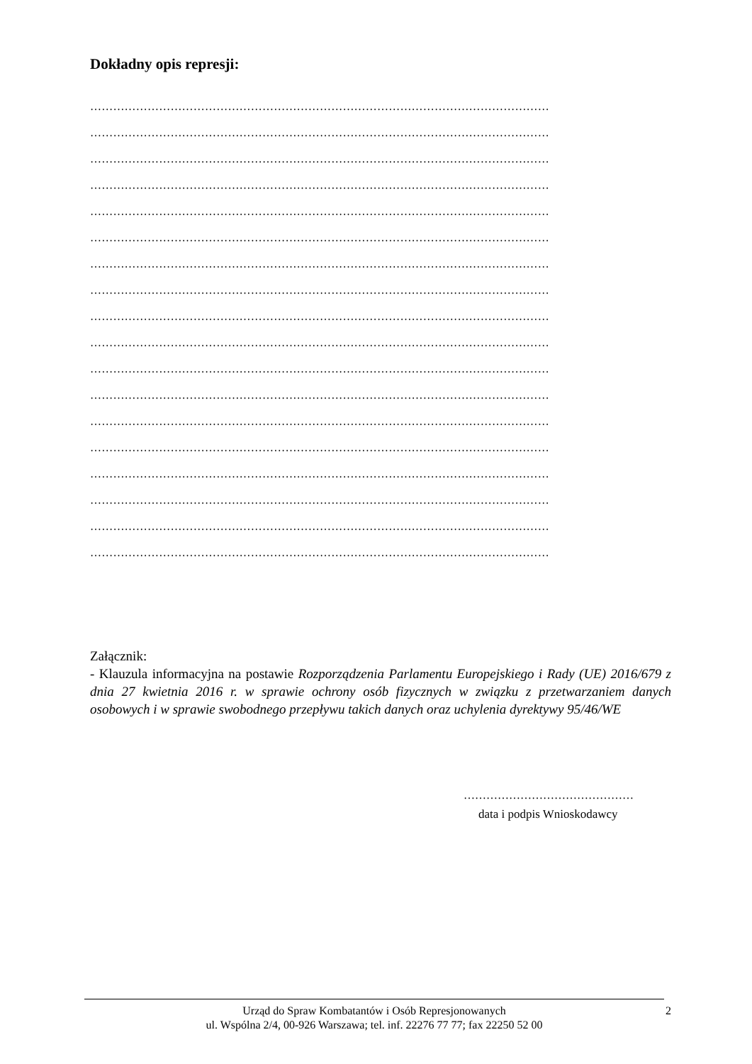Dokładny opis represji:
…………………………………………………………………………………………………………
…………………………………………………………………………………………………………
…………………………………………………………………………………………………………
…………………………………………………………………………………………………………
…………………………………………………………………………………………………………
…………………………………………………………………………………………………………
…………………………………………………………………………………………………………
…………………………………………………………………………………………………………
…………………………………………………………………………………………………………
…………………………………………………………………………………………………………
…………………………………………………………………………………………………………
…………………………………………………………………………………………………………
…………………………………………………………………………………………………………
…………………………………………………………………………………………………………
…………………………………………………………………………………………………………
…………………………………………………………………………………………………………
…………………………………………………………………………………………………………
…………………………………………………………………………………………………………
Załącznik:
- Klauzula informacyjna na postawie Rozporządzenia Parlamentu Europejskiego i Rady (UE) 2016/679 z dnia 27 kwietnia 2016 r. w sprawie ochrony osób fizycznych w związku z przetwarzaniem danych osobowych i w sprawie swobodnego przepływu takich danych oraz uchylenia dyrektywy 95/46/WE
………………………………………
data i podpis Wnioskodawcy
Urząd do Spraw Kombatantów i Osób Represjonowanych
ul. Wspólna 2/4, 00-926 Warszawa; tel. inf. 22276 77 77; fax 22250 52 00
2